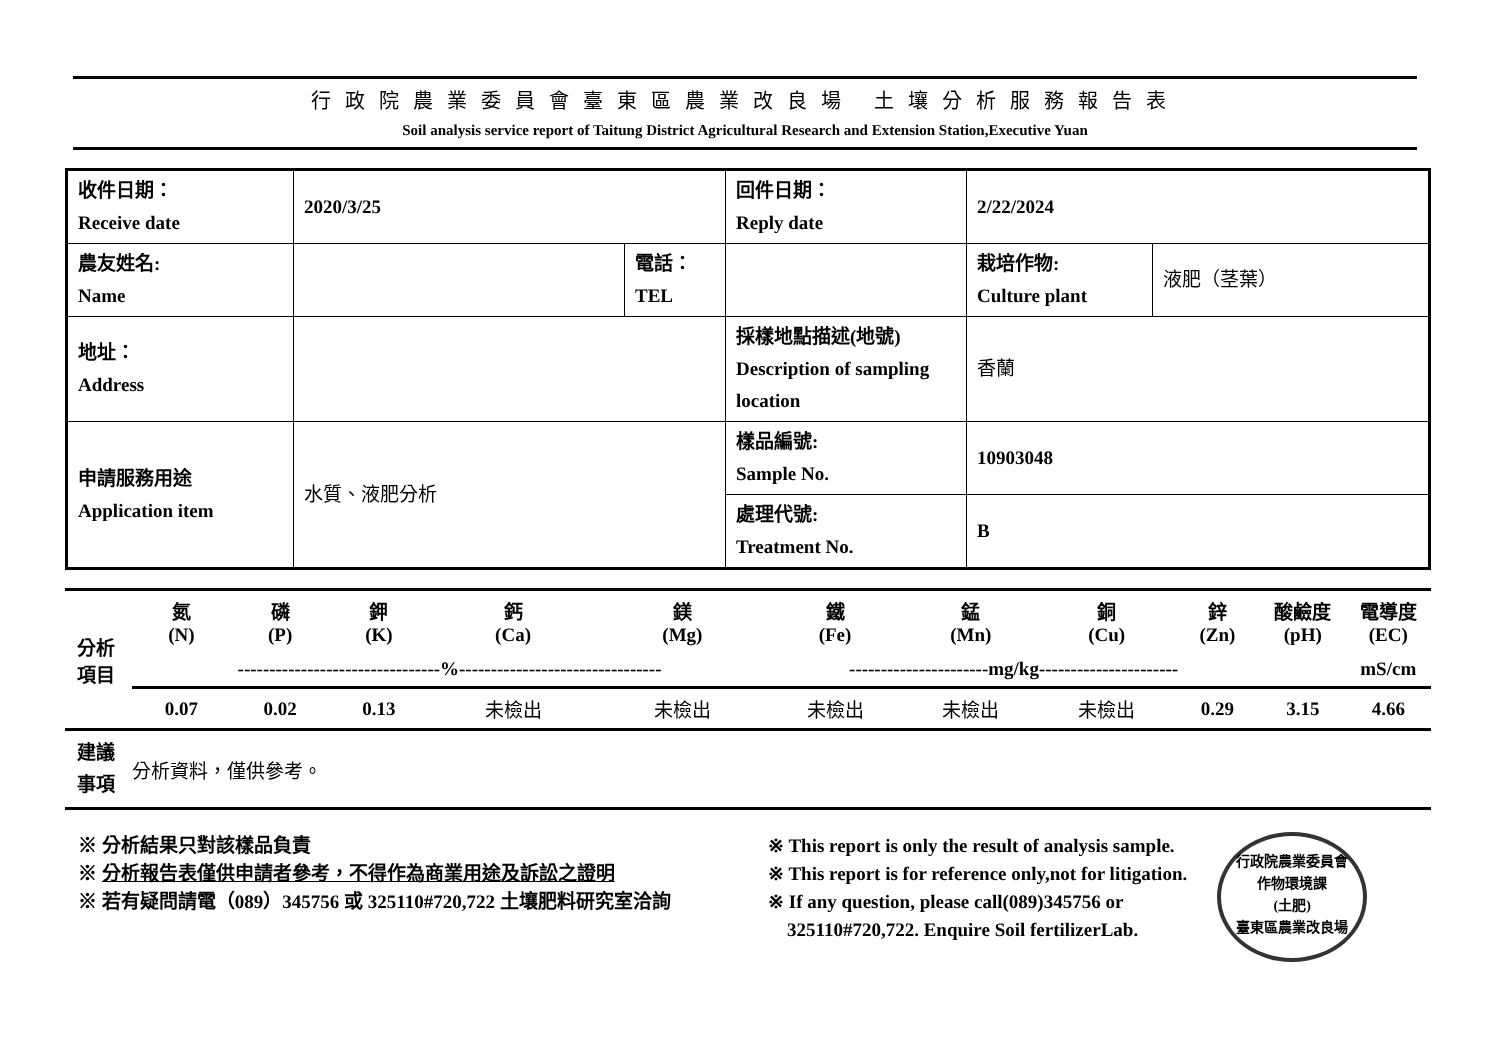行政院農業委員會臺東區農業改良場 土壤分析服務報告表
Soil analysis service report of Taitung District Agricultural Research and Extension Station,Executive Yuan
| 收件日期： Receive date | 2020/3/25 | | 回件日期： Reply date | 2/22/2024 | |
| 農友姓名: Name | | 電話： TEL | | 栽培作物: Culture plant | 液肥（茎葉） |
| 地址： Address | | | 採樣地點描述(地號) Description of sampling location | 香蘭 | |
| 申請服務用途 Application item | 水質、液肥分析 | | 樣品編號: Sample No. | 10903048 | |
| | | | 處理代號: Treatment No. | B | |
| 分析 項目 | 氮 (N) | 磷 (P) | 鉀 (K) | 鈣 (Ca) | 鎂 (Mg) | 鐵 (Fe) | 錳 (Mn) | 銅 (Cu) | 鋅 (Zn) | 酸鹼度 (pH) | 電導度 (EC) |
| | --------------------------------%-------------------------------- | | | | | ----------------------mg/kg---------------------- | | | | | mS/cm |
| | 0.07 | 0.02 | 0.13 | 未檢出 | 未檢出 | 未檢出 | 未檢出 | 未檢出 | 0.29 | 3.15 | 4.66 |
| 建議 事項 | 分析資料，僅供參考。 | | | | | | | | | | |
※ 分析結果只對該樣品負責
※ 分析報告表僅供申請者參考，不得作為商業用途及訴訟之證明
※ 若有疑問請電（089）345756 或 325110#720,722 土壤肥料研究室洽詢
※ This report is only the result of analysis sample.
※ This report is for reference only,not for litigation.
※ If any question, please call(089)345756 or
325110#720,722. Enquire Soil fertilizerLab.
行政院農業委員會
作物環境課
(土肥)
臺東區農業改良場